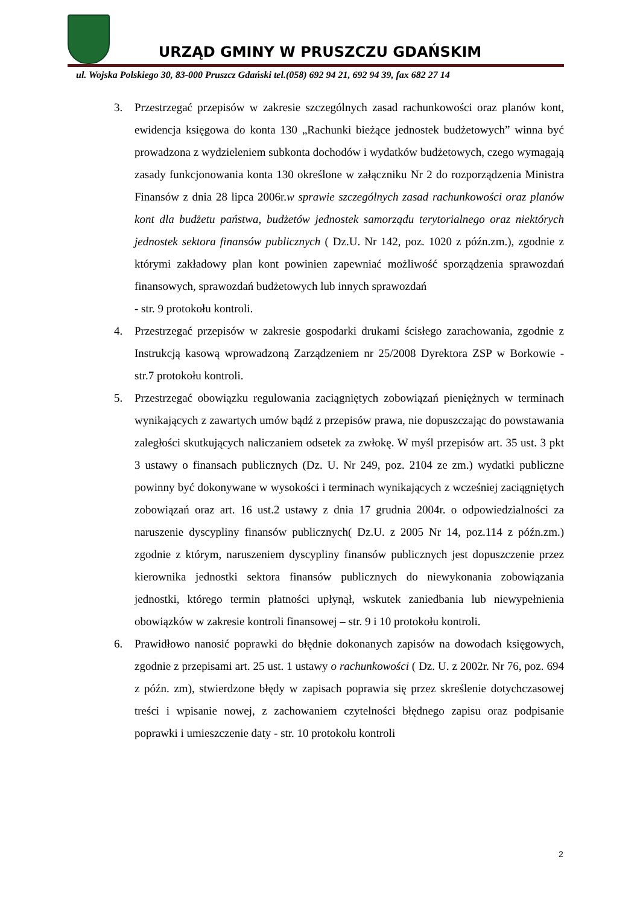URZĄD GMINY W PRUSZCZU GDAŃSKIM
ul. Wojska Polskiego 30, 83-000 Pruszcz Gdański tel.(058) 692 94 21, 692 94 39, fax 682 27 14
3. Przestrzegać przepisów w zakresie szczególnych zasad rachunkowości oraz planów kont, ewidencja księgowa do konta 130 „Rachunki bieżące jednostek budżetowych” winna być prowadzona z wydzieleniem subkonta dochodów i wydatków budżetowych, czego wymagają zasady funkcjonowania konta 130 określone w załączniku Nr 2 do rozporządzenia Ministra Finansów z dnia 28 lipca 2006r.w sprawie szczególnych zasad rachunkowości oraz planów kont dla budżetu państwa, budżetów jednostek samorządu terytorialnego oraz niektórych jednostek sektora finansów publicznych ( Dz.U. Nr 142, poz. 1020 z późn.zm.), zgodnie z którymi zakładowy plan kont powinien zapewniać możliwość sporządzenia sprawozdań finansowych, sprawozdań budżetowych lub innych sprawozdań
- str. 9 protokołu kontroli.
4. Przestrzegać przepisów w zakresie gospodarki drukami ścisłego zarachowania, zgodnie z Instrukcją kasową wprowadzoną Zarządzeniem nr 25/2008 Dyrektora ZSP w Borkowie - str.7 protokołu kontroli.
5. Przestrzegać obowiązku regulowania zaciągniętych zobowiązań pieniężnych w terminach wynikających z zawartych umów bądź z przepisów prawa, nie dopuszczając do powstawania zaległości skutkujących naliczaniem odsetek za zwłokę. W myśl przepisów art. 35 ust. 3 pkt 3 ustawy o finansach publicznych (Dz. U. Nr 249, poz. 2104 ze zm.) wydatki publiczne powinny być dokonywane w wysokości i terminach wynikających z wcześniej zaciągniętych zobowiązań oraz art. 16 ust.2 ustawy z dnia 17 grudnia 2004r. o odpowiedzialności za naruszenie dyscypliny finansów publicznych( Dz.U. z 2005 Nr 14, poz.114 z późn.zm.) zgodnie z którym, naruszeniem dyscypliny finansów publicznych jest dopuszczenie przez kierownika jednostki sektora finansów publicznych do niewykonania zobowiązania jednostki, którego termin płatności upłynął, wskutek zaniedbania lub niewypełnienia obowiązków w zakresie kontroli finansowej – str. 9 i 10 protokołu kontroli.
6. Prawidłowo nanosić poprawki do błędnie dokonanych zapisów na dowodach księgowych, zgodnie z przepisami art. 25 ust. 1 ustawy o rachunkowości ( Dz. U. z 2002r. Nr 76, poz. 694 z późn. zm), stwierdzone błędy w zapisach poprawia się przez skreślenie dotychczasowej treści i wpisanie nowej, z zachowaniem czytelności błędnego zapisu oraz podpisanie poprawki i umieszczenie daty - str. 10 protokołu kontroli
2